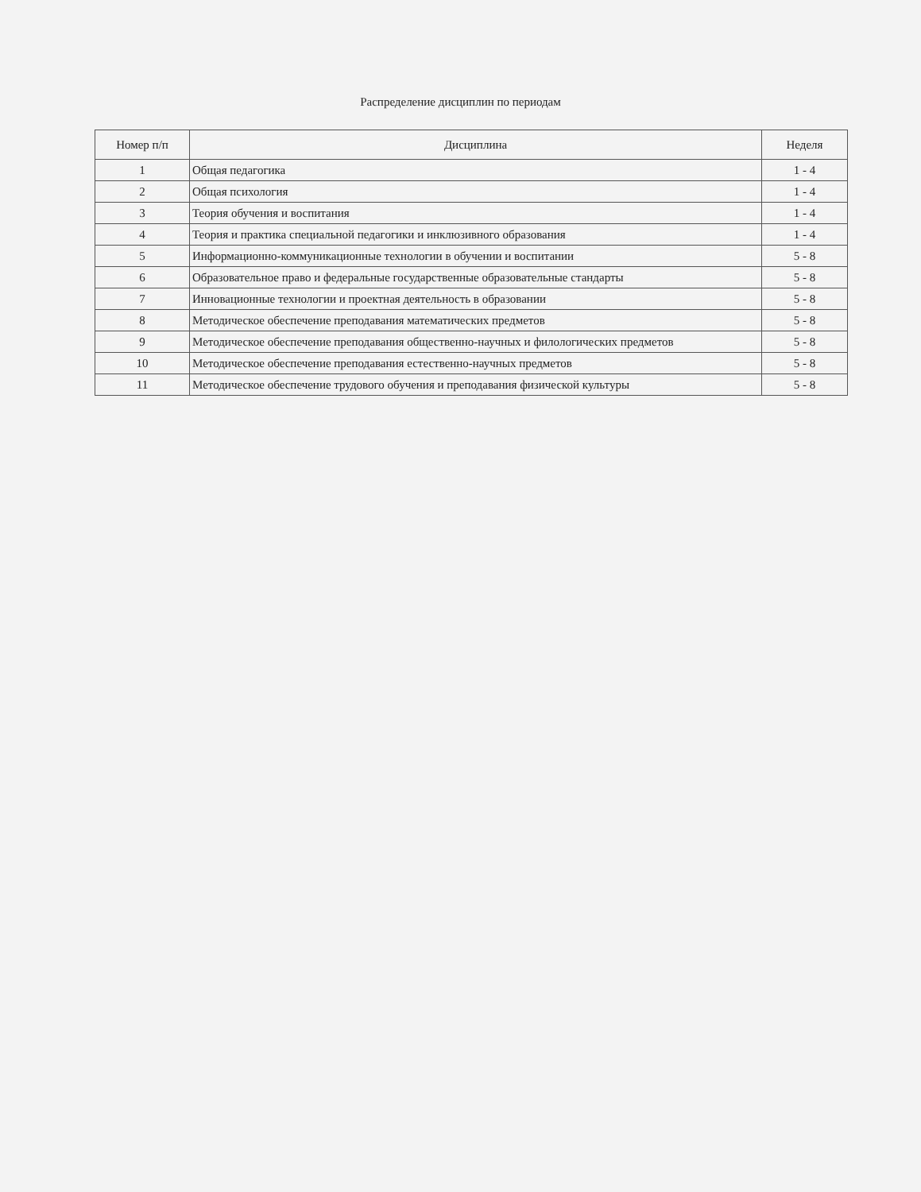Распределение дисциплин по периодам
| Номер п/п | Дисциплина | Неделя |
| --- | --- | --- |
| 1 | Общая педагогика | 1 - 4 |
| 2 | Общая психология | 1 - 4 |
| 3 | Теория обучения и воспитания | 1 - 4 |
| 4 | Теория и практика специальной педагогики и инклюзивного образования | 1 - 4 |
| 5 | Информационно-коммуникационные технологии в обучении и воспитании | 5 - 8 |
| 6 | Образовательное право и федеральные государственные образовательные стандарты | 5 - 8 |
| 7 | Инновационные технологии и проектная деятельность в образовании | 5 - 8 |
| 8 | Методическое обеспечение преподавания математических предметов | 5 - 8 |
| 9 | Методическое обеспечение преподавания общественно-научных и филологических предметов | 5 - 8 |
| 10 | Методическое обеспечение преподавания естественно-научных предметов | 5 - 8 |
| 11 | Методическое обеспечение трудового обучения и преподавания физической культуры | 5 - 8 |